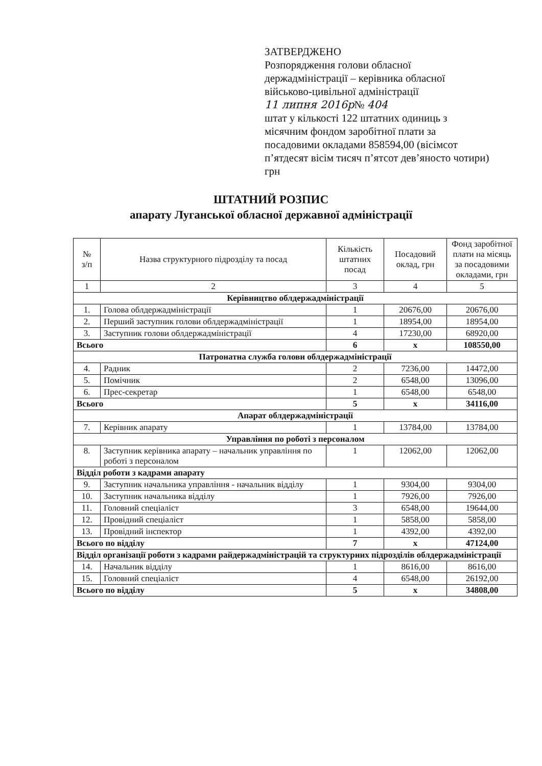ЗАТВЕРДЖЕНО
Розпорядження голови обласної держадміністрації – керівника обласної військово-цивільної адміністрації
11 липня 2016р№ 404
штат у кількості 122 штатних одиниць з місячним фондом заробітної плати за посадовими окладами 858594,00 (вісімсот п’ятдесят вісім тисяч п’ятсот дев’яносто чотири) грн
ШТАТНИЙ РОЗПИС
апарату Луганської обласної державної адміністрації
| № з/п | Назва структурного підрозділу та посад | Кількість штатних посад | Посадовий оклад, грн | Фонд заробітної плати на місяць за посадовими окладами, грн |
| --- | --- | --- | --- | --- |
| 1 | 2 | 3 | 4 | 5 |
| Керівництво облдержадміністрації | | | | |
| 1. | Голова облдержадміністрації | 1 | 20676,00 | 20676,00 |
| 2. | Перший заступник голови облдержадміністрації | 1 | 18954,00 | 18954,00 |
| 3. | Заступник голови облдержадміністрації | 4 | 17230,00 | 68920,00 |
| Всього | | 6 | х | 108550,00 |
| Патронатна служба голови облдержадміністрації | | | | |
| 4. | Радник | 2 | 7236,00 | 14472,00 |
| 5. | Помічник | 2 | 6548,00 | 13096,00 |
| 6. | Прес-секретар | 1 | 6548,00 | 6548,00 |
| Всього | | 5 | х | 34116,00 |
| Апарат облдержадміністрації | | | | |
| 7. | Керівник апарату | 1 | 13784,00 | 13784,00 |
| Управління по роботі з персоналом | | | | |
| 8. | Заступник керівника апарату – начальник управління по роботі з персоналом | 1 | 12062,00 | 12062,00 |
| Відділ роботи з кадрами апарату | | | | |
| 9. | Заступник начальника управління - начальник відділу | 1 | 9304,00 | 9304,00 |
| 10. | Заступник начальника відділу | 1 | 7926,00 | 7926,00 |
| 11. | Головний спеціаліст | 3 | 6548,00 | 19644,00 |
| 12. | Провідний спеціаліст | 1 | 5858,00 | 5858,00 |
| 13. | Провідний інспектор | 1 | 4392,00 | 4392,00 |
| Всього по відділу | | 7 | х | 47124,00 |
| Відділ організації роботи з кадрами райдержадміністрацій та структурних підрозділів облдержадміністрації | | | | |
| 14. | Начальник відділу | 1 | 8616,00 | 8616,00 |
| 15. | Головний спеціаліст | 4 | 6548,00 | 26192,00 |
| Всього по відділу | | 5 | х | 34808,00 |